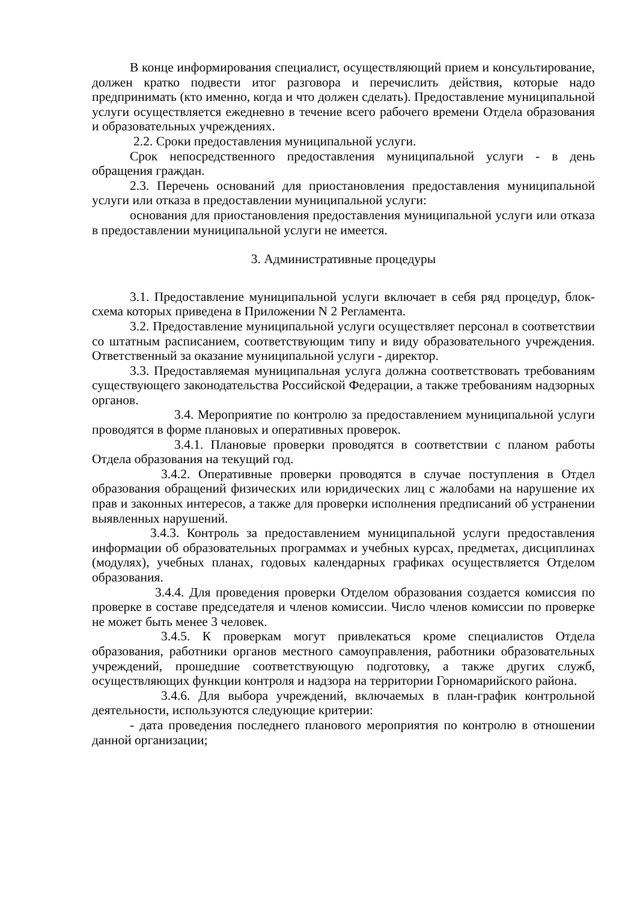В конце информирования специалист, осуществляющий прием и консультирование, должен кратко подвести итог разговора и перечислить действия, которые надо предпринимать (кто именно, когда и что должен сделать). Предоставление муниципальной услуги осуществляется ежедневно в течение всего рабочего времени Отдела образования и образовательных учреждениях.
2.2. Сроки предоставления муниципальной услуги.
Срок непосредственного предоставления муниципальной услуги - в день обращения граждан.
2.3. Перечень оснований для приостановления предоставления муниципальной услуги или отказа в предоставлении муниципальной услуги:
основания для приостановления предоставления муниципальной услуги или отказа в предоставлении муниципальной услуги не имеется.
3. Административные процедуры
3.1. Предоставление муниципальной услуги включает в себя ряд процедур, блок-схема которых приведена в Приложении N 2 Регламента.
3.2. Предоставление муниципальной услуги осуществляет персонал в соответствии со штатным расписанием, соответствующим типу и виду образовательного учреждения. Ответственный за оказание муниципальной услуги - директор.
3.3. Предоставляемая муниципальная услуга должна соответствовать требованиям существующего законодательства Российской Федерации, а также требованиям надзорных органов.
3.4. Мероприятие по контролю за предоставлением муниципальной услуги проводятся в форме плановых и оперативных проверок.
3.4.1. Плановые проверки проводятся в соответствии с планом работы Отдела образования на текущий год.
3.4.2. Оперативные проверки проводятся в случае поступления в Отдел образования обращений физических или юридических лиц с жалобами на нарушение их прав и законных интересов, а также для проверки исполнения предписаний об устранении выявленных нарушений.
3.4.3. Контроль за предоставлением муниципальной услуги предоставления информации об образовательных программах и учебных курсах, предметах, дисциплинах (модулях), учебных планах, годовых календарных графиках осуществляется Отделом образования.
3.4.4. Для проведения проверки Отделом образования создается комиссия по проверке в составе председателя и членов комиссии. Число членов комиссии по проверке не может быть менее 3 человек.
3.4.5. К проверкам могут привлекаться кроме специалистов Отдела образования, работники органов местного самоуправления, работники образовательных учреждений, прошедшие соответствующую подготовку, а также других служб, осуществляющих функции контроля и надзора на территории Горномарийского района.
3.4.6. Для выбора учреждений, включаемых в план-график контрольной деятельности, используются следующие критерии:
- дата проведения последнего планового мероприятия по контролю в отношении данной организации;